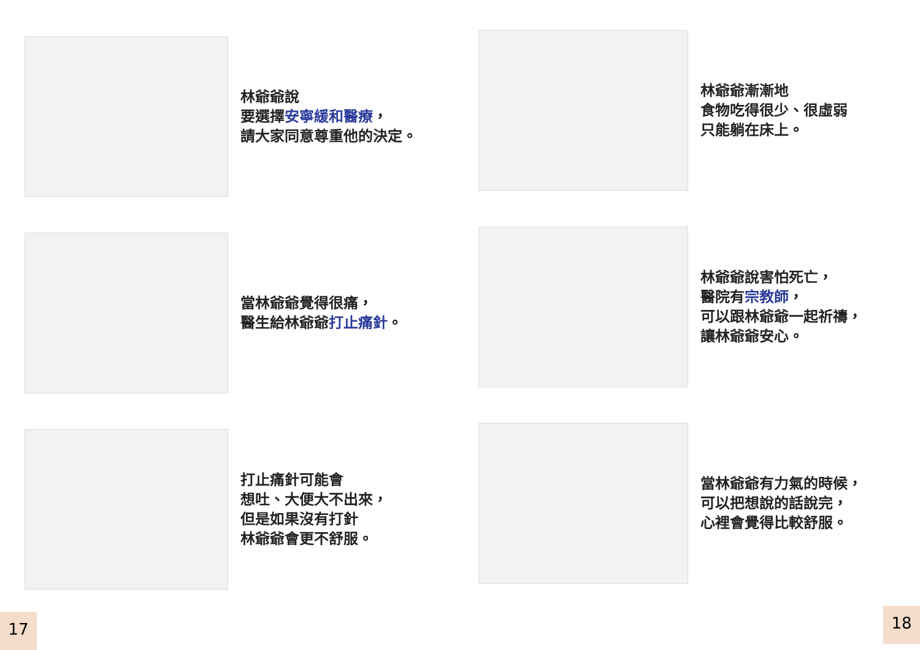林爺爺說
要選擇安寧緩和醫療，
請大家同意尊重他的決定。
當林爺爺覺得很痛，
醫生給林爺爺打止痛針。
打止痛針可能會
想吐、大便大不出來，
但是如果沒有打針
林爺爺會更不舒服。
17
林爺爺漸漸地
食物吃得很少、很虛弱
只能躺在床上。
林爺爺說害怕死亡，
醫院有宗教師，
可以跟林爺爺一起祈禱，
讓林爺爺安心。
當林爺爺有力氣的時候，
可以把想說的話說完，
心裡會覺得比較舒服。
18